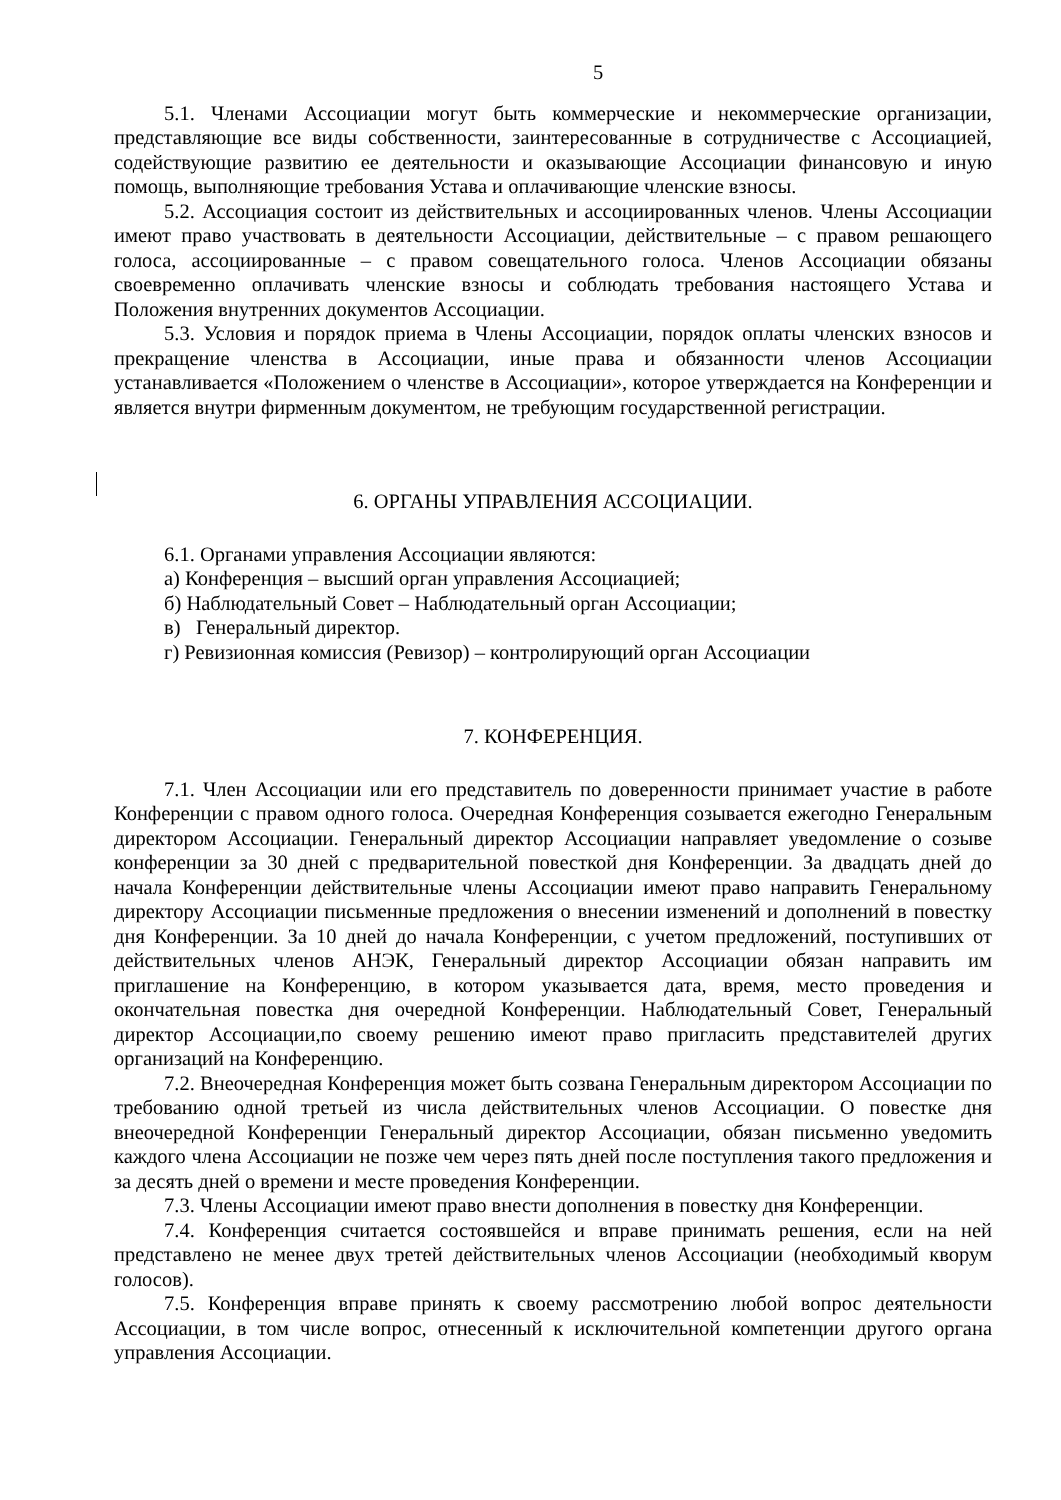5
5.1. Членами Ассоциации могут быть коммерческие и некоммерческие организации, представляющие все виды собственности, заинтересованные в сотрудничестве с Ассоциацией, содействующие развитию ее деятельности и оказывающие Ассоциации финансовую и иную помощь, выполняющие требования Устава и оплачивающие членские взносы.
5.2. Ассоциация состоит из действительных и ассоциированных членов. Члены Ассоциации имеют право участвовать в деятельности Ассоциации, действительные – с правом решающего голоса, ассоциированные – с правом совещательного голоса. Членов Ассоциации обязаны своевременно оплачивать членские взносы и соблюдать требования настоящего Устава и Положения внутренних документов Ассоциации.
5.3. Условия и порядок приема в Члены Ассоциации, порядок оплаты членских взносов и прекращение членства в Ассоциации, иные права и обязанности членов Ассоциации устанавливается «Положением о членстве в Ассоциации», которое утверждается на Конференции и является внутри фирменным документом, не требующим государственной регистрации.
6. ОРГАНЫ УПРАВЛЕНИЯ АССОЦИАЦИИ.
6.1. Органами управления Ассоциации являются:
а) Конференция – высший орган управления Ассоциацией;
б) Наблюдательный Совет – Наблюдательный орган Ассоциации;
в) Генеральный директор.
г) Ревизионная комиссия (Ревизор) – контролирующий орган Ассоциации
7. КОНФЕРЕНЦИЯ.
7.1. Член Ассоциации или его представитель по доверенности принимает участие в работе Конференции с правом одного голоса. Очередная Конференция созывается ежегодно Генеральным директором Ассоциации. Генеральный директор Ассоциации направляет уведомление о созыве конференции за 30 дней с предварительной повесткой дня Конференции. За двадцать дней до начала Конференции действительные члены Ассоциации имеют право направить Генеральному директору Ассоциации письменные предложения о внесении изменений и дополнений в повестку дня Конференции. За 10 дней до начала Конференции, с учетом предложений, поступивших от действительных членов АНЭК, Генеральный директор Ассоциации обязан направить им приглашение на Конференцию, в котором указывается дата, время, место проведения и окончательная повестка дня очередной Конференции. Наблюдательный Совет, Генеральный директор Ассоциации,по своему решению имеют право пригласить представителей других организаций на Конференцию.
7.2. Внеочередная Конференция может быть созвана Генеральным директором Ассоциации по требованию одной третьей из числа действительных членов Ассоциации. О повестке дня внеочередной Конференции Генеральный директор Ассоциации, обязан письменно уведомить каждого члена Ассоциации не позже чем через пять дней после поступления такого предложения и за десять дней о времени и месте проведения Конференции.
7.3. Члены Ассоциации имеют право внести дополнения в повестку дня Конференции.
7.4. Конференция считается состоявшейся и вправе принимать решения, если на ней представлено не менее двух третей действительных членов Ассоциации (необходимый кворум голосов).
7.5. Конференция вправе принять к своему рассмотрению любой вопрос деятельности Ассоциации, в том числе вопрос, отнесенный к исключительной компетенции другого органа управления Ассоциации.